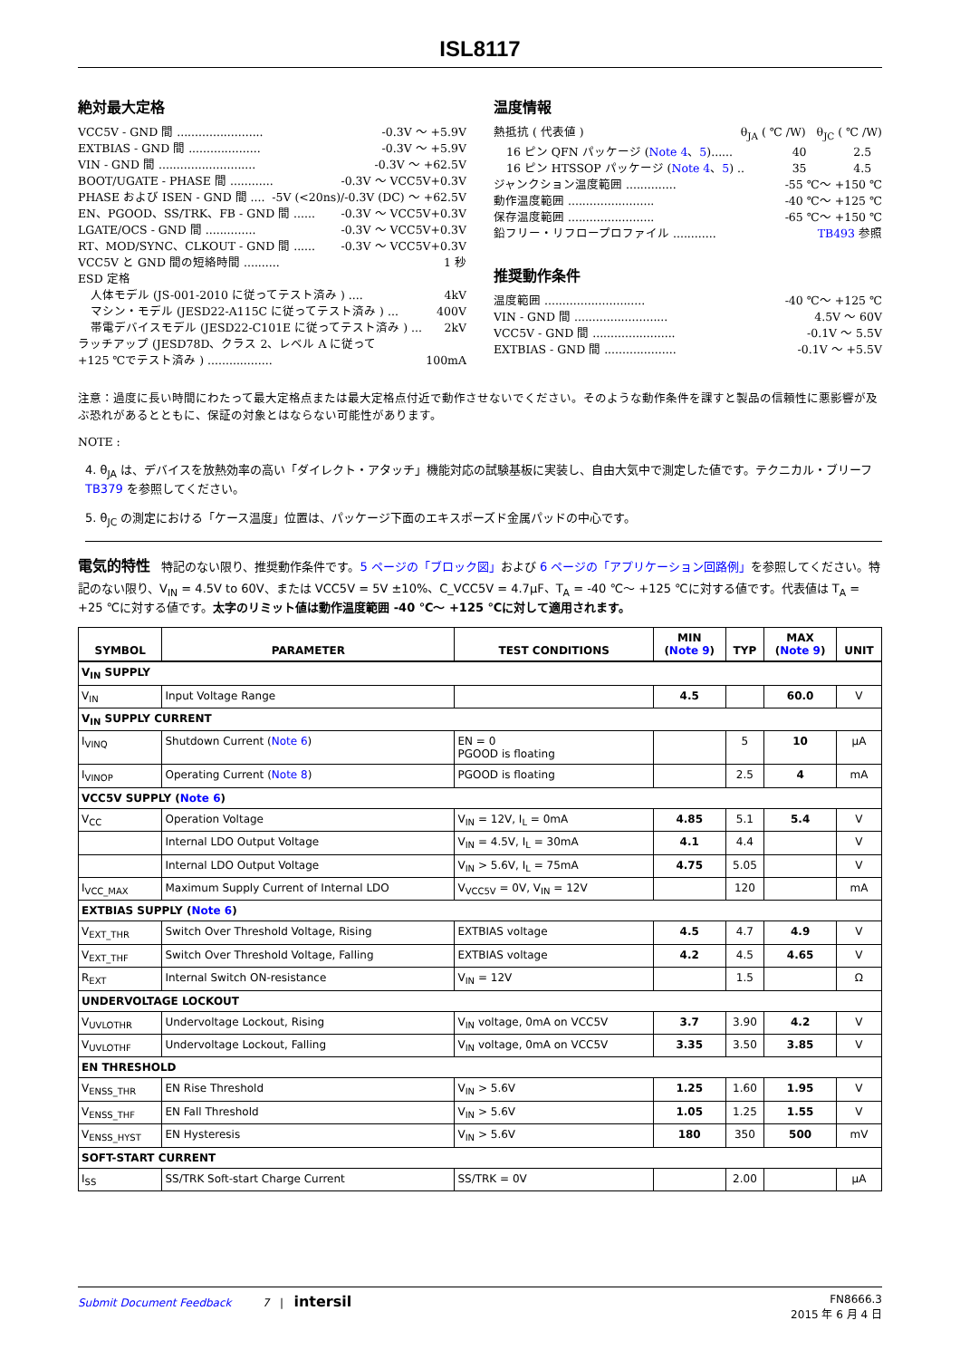ISL8117
絶対最大定格
VCC5V - GND 間 ........................ -0.3V ～ +5.9V
EXTBIAS - GND 間 .................... -0.3V ～ +5.9V
VIN - GND 間 ........................... -0.3V ～ +62.5V
BOOT/UGATE - PHASE 間 ............ -0.3V ～ VCC5V+0.3V
PHASE および ISEN - GND 間 .... -5V (<20ns)/-0.3V (DC) ～ +62.5V
EN、PGOOD、SS/TRK、FB - GND 間 ...... -0.3V ～ VCC5V+0.3V
LGATE/OCS - GND 間 .............. -0.3V ～ VCC5V+0.3V
RT、MOD/SYNC、CLKOUT - GND 間 ...... -0.3V ～ VCC5V+0.3V
VCC5V と GND 間の短絡時間 .......... 1 秒
ESD 定格
人体モデル (JS-001-2010 に従ってテスト済み ) .... 4kV
マシン・モデル (JESD22-A115C に従ってテスト済み ) ... 400V
帯電デバイスモデル (JESD22-C101E に従ってテスト済み ) ... 2kV
ラッチアップ (JESD78D、クラス 2、レベル A に従って
+125 ℃でテスト済み ) .................. 100mA
温度情報
熱抵抗 ( 代表値 ) θ<sub>JA</sub> ( ℃ /W) θ<sub>JC</sub> ( ℃ /W)
16 ピン QFN パッケージ (Note 4、5)...... 40 2.5
16 ピン HTSSOP パッケージ (Note 4、5) .. 35 4.5
ジャンクション温度範囲 .............. -55 ℃～ +150 ℃
動作温度範囲 ........................ -40 ℃～ +125 ℃
保存温度範囲 ........................ -65 ℃～ +150 ℃
鉛フリー・リフロープロファイル ............ TB493 参照
推奨動作条件
温度範囲 ............................ -40 ℃～ +125 ℃
VIN - GND 間 .......................... 4.5V ～ 60V
VCC5V - GND 間 ....................... -0.1V ～ 5.5V
EXTBIAS - GND 間 .................... -0.1V ～ +5.5V
注意：過度に長い時間にわたって最大定格点または最大定格点付近で動作させないでください。そのような動作条件を課すと製品の信頼性に悪影響が及ぶ恐れがあるとともに、保証の対象とはならない可能性があります。
NOTE :
4. θ<sub>JA</sub> は、デバイスを放熱効率の高い「ダイレクト・アタッチ」機能対応の試験基板に実装し、自由大気中で測定した値です。テクニカル・ブリーフ TB379 を参照してください。
5. θ<sub>JC</sub> の測定における「ケース温度」位置は、パッケージ下面のエキスポーズド金属パッドの中心です。
電気的特性 特記のない限り、推奨動作条件です。5 ページの「ブロック図」および 6 ページの「アプリケーション回路例」を参照してください。特記のない限り、V<sub>IN</sub> = 4.5V to 60V、または VCC5V = 5V ±10%、C_VCC5V = 4.7µF、T<sub>A</sub> = -40 ℃～ +125 ℃に対する値です。代表値は T<sub>A</sub> = +25 ℃に対する値です。太字のリミット値は動作温度範囲 -40 ℃～ +125 ℃に対して適用されます。
| SYMBOL | PARAMETER | TEST CONDITIONS | MIN ( Note 9 ) | TYP | MAX ( Note 9 ) | UNIT |
| --- | --- | --- | --- | --- | --- | --- |
| V<sub>IN</sub> SUPPLY | | | | | | |
| V<sub>IN</sub> | Input Voltage Range | | 4.5 | | 60.0 | V |
| V<sub>IN</sub> SUPPLY CURRENT | | | | | | |
| I<sub>VINQ</sub> | Shutdown Current ( Note 6 ) | EN = 0 PGOOD is floating | | 5 | 10 | µA |
| I<sub>VINOP</sub> | Operating Current ( Note 8 ) | PGOOD is floating | | 2.5 | 4 | mA |
| VCC5V SUPPLY ( Note 6 ) | | | | | | |
| V<sub>CC</sub> | Operation Voltage | V<sub>IN</sub> = 12V, I<sub>L</sub> = 0mA | 4.85 | 5.1 | 5.4 | V |
| | Internal LDO Output Voltage | V<sub>IN</sub> = 4.5V, I<sub>L</sub> = 30mA | 4.1 | 4.4 | | V |
| | Internal LDO Output Voltage | V<sub>IN</sub> > 5.6V, I<sub>L</sub> = 75mA | 4.75 | 5.05 | | V |
| I<sub>VCC_MAX</sub> | Maximum Supply Current of Internal LDO | V<sub>VCC5V</sub> = 0V, V<sub>IN</sub> = 12V | | 120 | | mA |
| EXTBIAS SUPPLY ( Note 6 ) | | | | | | |
| V<sub>EXT_THR</sub> | Switch Over Threshold Voltage, Rising | EXTBIAS voltage | 4.5 | 4.7 | 4.9 | V |
| V<sub>EXT_THF</sub> | Switch Over Threshold Voltage, Falling | EXTBIAS voltage | 4.2 | 4.5 | 4.65 | V |
| R<sub>EXT</sub> | Internal Switch ON-resistance | V<sub>IN</sub> = 12V | | 1.5 | | Ω |
| UNDERVOLTAGE LOCKOUT | | | | | | |
| V<sub>UVLOTHR</sub> | Undervoltage Lockout, Rising | V<sub>IN</sub> voltage, 0mA on VCC5V | 3.7 | 3.90 | 4.2 | V |
| V<sub>UVLOTHF</sub> | Undervoltage Lockout, Falling | V<sub>IN</sub> voltage, 0mA on VCC5V | 3.35 | 3.50 | 3.85 | V |
| EN THRESHOLD | | | | | | |
| V<sub>ENSS_THR</sub> | EN Rise Threshold | V<sub>IN</sub> > 5.6V | 1.25 | 1.60 | 1.95 | V |
| V<sub>ENSS_THF</sub> | EN Fall Threshold | V<sub>IN</sub> > 5.6V | 1.05 | 1.25 | 1.55 | V |
| V<sub>ENSS_HYST</sub> | EN Hysteresis | V<sub>IN</sub> > 5.6V | 180 | 350 | 500 | mV |
| SOFT-START CURRENT | | | | | | |
| I<sub>SS</sub> | SS/TRK Soft-start Charge Current | SS/TRK = 0V | | 2.00 | | µA |
Submit Document Feedback 7 | intersil FN8666.3
2015 年 6 月 4 日